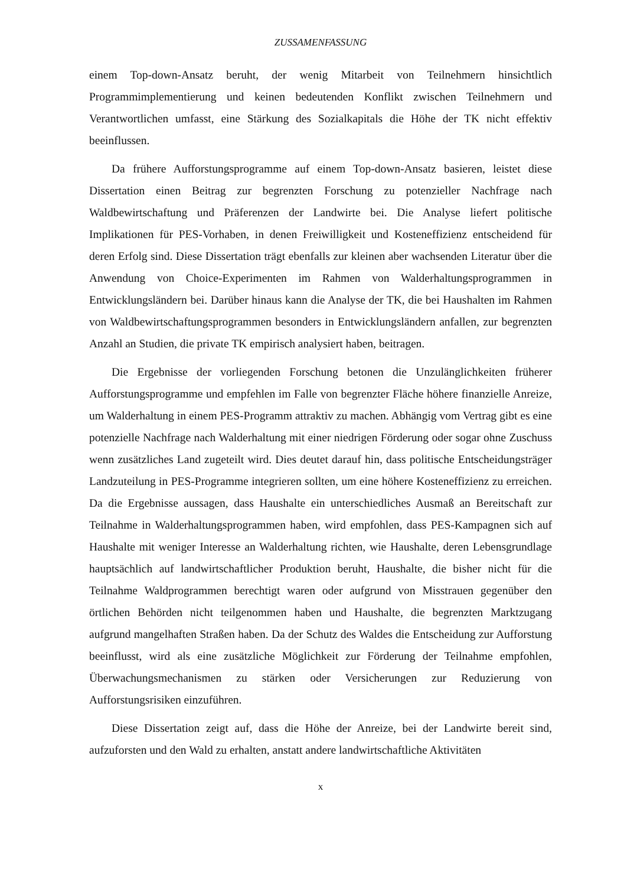ZUSSAMENFASSUNG
einem Top-down-Ansatz beruht, der wenig Mitarbeit von Teilnehmern hinsichtlich Programmimplementierung und keinen bedeutenden Konflikt zwischen Teilnehmern und Verantwortlichen umfasst, eine Stärkung des Sozialkapitals die Höhe der TK nicht effektiv beeinflussen.
Da frühere Aufforstungsprogramme auf einem Top-down-Ansatz basieren, leistet diese Dissertation einen Beitrag zur begrenzten Forschung zu potenzieller Nachfrage nach Waldbewirtschaftung und Präferenzen der Landwirte bei. Die Analyse liefert politische Implikationen für PES-Vorhaben, in denen Freiwilligkeit und Kosteneffizienz entscheidend für deren Erfolg sind. Diese Dissertation trägt ebenfalls zur kleinen aber wachsenden Literatur über die Anwendung von Choice-Experimenten im Rahmen von Walderhaltungsprogrammen in Entwicklungsländern bei. Darüber hinaus kann die Analyse der TK, die bei Haushalten im Rahmen von Waldbewirtschaftungsprogrammen besonders in Entwicklungsländern anfallen, zur begrenzten Anzahl an Studien, die private TK empirisch analysiert haben, beitragen.
Die Ergebnisse der vorliegenden Forschung betonen die Unzulänglichkeiten früherer Aufforstungsprogramme und empfehlen im Falle von begrenzter Fläche höhere finanzielle Anreize, um Walderhaltung in einem PES-Programm attraktiv zu machen. Abhängig vom Vertrag gibt es eine potenzielle Nachfrage nach Walderhaltung mit einer niedrigen Förderung oder sogar ohne Zuschuss wenn zusätzliches Land zugeteilt wird. Dies deutet darauf hin, dass politische Entscheidungsträger Landzuteilung in PES-Programme integrieren sollten, um eine höhere Kosteneffizienz zu erreichen. Da die Ergebnisse aussagen, dass Haushalte ein unterschiedliches Ausmaß an Bereitschaft zur Teilnahme in Walderhaltungsprogrammen haben, wird empfohlen, dass PES-Kampagnen sich auf Haushalte mit weniger Interesse an Walderhaltung richten, wie Haushalte, deren Lebensgrundlage hauptsächlich auf landwirtschaftlicher Produktion beruht, Haushalte, die bisher nicht für die Teilnahme Waldprogrammen berechtigt waren oder aufgrund von Misstrauen gegenüber den örtlichen Behörden nicht teilgenommen haben und Haushalte, die begrenzten Marktzugang aufgrund mangelhaften Straßen haben. Da der Schutz des Waldes die Entscheidung zur Aufforstung beeinflusst, wird als eine zusätzliche Möglichkeit zur Förderung der Teilnahme empfohlen, Überwachungsmechanismen zu stärken oder Versicherungen zur Reduzierung von Aufforstungsrisiken einzuführen.
Diese Dissertation zeigt auf, dass die Höhe der Anreize, bei der Landwirte bereit sind, aufzuforsten und den Wald zu erhalten, anstatt andere landwirtschaftliche Aktivitäten
x